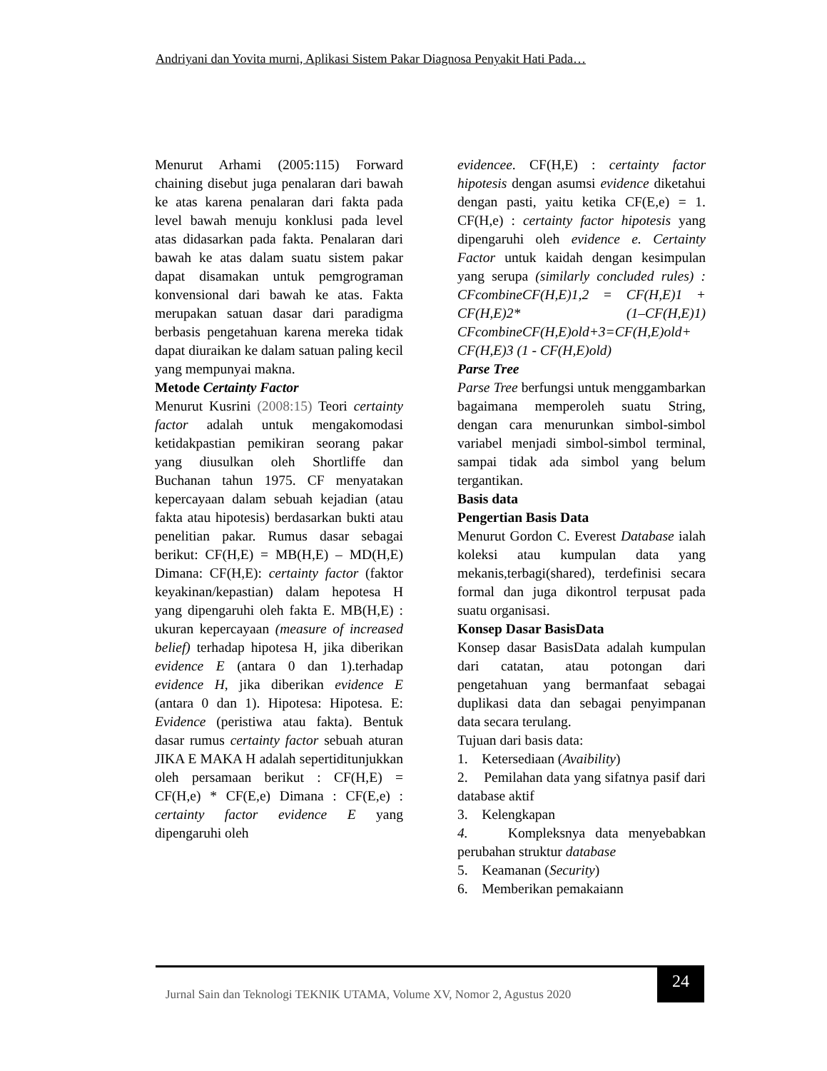Andriyani dan Yovita murni, Aplikasi Sistem Pakar Diagnosa Penyakit Hati Pada…
Menurut Arhami (2005:115) Forward chaining disebut juga penalaran dari bawah ke atas karena penalaran dari fakta pada level bawah menuju konklusi pada level atas didasarkan pada fakta. Penalaran dari bawah ke atas dalam suatu sistem pakar dapat disamakan untuk pemgrograman konvensional dari bawah ke atas. Fakta merupakan satuan dasar dari paradigma berbasis pengetahuan karena mereka tidak dapat diuraikan ke dalam satuan paling kecil yang mempunyai makna.
Metode Certainty Factor
Menurut Kusrini (2008:15) Teori certainty factor adalah untuk mengakomodasi ketidakpastian pemikiran seorang pakar yang diusulkan oleh Shortliffe dan Buchanan tahun 1975. CF menyatakan kepercayaan dalam sebuah kejadian (atau fakta atau hipotesis) berdasarkan bukti atau penelitian pakar. Rumus dasar sebagai berikut: CF(H,E) = MB(H,E) – MD(H,E) Dimana: CF(H,E): certainty factor (faktor keyakinan/kepastian) dalam hepotesa H yang dipengaruhi oleh fakta E. MB(H,E) : ukuran kepercayaan (measure of increased belief) terhadap hipotesa H, jika diberikan evidence E (antara 0 dan 1).terhadap evidence H, jika diberikan evidence E (antara 0 dan 1). Hipotesa: Hipotesa. E: Evidence (peristiwa atau fakta). Bentuk dasar rumus certainty factor sebuah aturan JIKA E MAKA H adalah sepertiditunjukkan oleh persamaan berikut : CF(H,E) = CF(H,e) * CF(E,e) Dimana : CF(E,e) : certainty factor evidence E yang dipengaruhi oleh
evidencee. CF(H,E) : certainty factor hipotesis dengan asumsi evidence diketahui dengan pasti, yaitu ketika CF(E,e) = 1. CF(H,e) : certainty factor hipotesis yang dipengaruhi oleh evidence e. Certainty Factor untuk kaidah dengan kesimpulan yang serupa (similarly concluded rules) : CFcombineCF(H,E)1,2 = CF(H,E)1 + CF(H,E)2* (1–CF(H,E)1) CFcombineCF(H,E)old+3=CF(H,E)old+ CF(H,E)3 (1 - CF(H,E)old)
Parse Tree
Parse Tree berfungsi untuk menggambarkan bagaimana memperoleh suatu String, dengan cara menurunkan simbol-simbol variabel menjadi simbol-simbol terminal, sampai tidak ada simbol yang belum tergantikan.
Basis data
Pengertian Basis Data
Menurut Gordon C. Everest Database ialah koleksi atau kumpulan data yang mekanis,terbagi(shared), terdefinisi secara formal dan juga dikontrol terpusat pada suatu organisasi.
Konsep Dasar BasisData
Konsep dasar BasisData adalah kumpulan dari catatan, atau potongan dari pengetahuan yang bermanfaat sebagai duplikasi data dan sebagai penyimpanan data secara terulang.
Tujuan dari basis data:
1. Ketersediaan (Avaibility)
2. Pemilahan data yang sifatnya pasif dari database aktif
3. Kelengkapan
4. Kompleksnya data menyebabkan perubahan struktur database
5. Keamanan (Security)
6. Memberikan pemakaiann
Jurnal Sain dan Teknologi TEKNIK UTAMA, Volume XV, Nomor 2, Agustus 2020
24